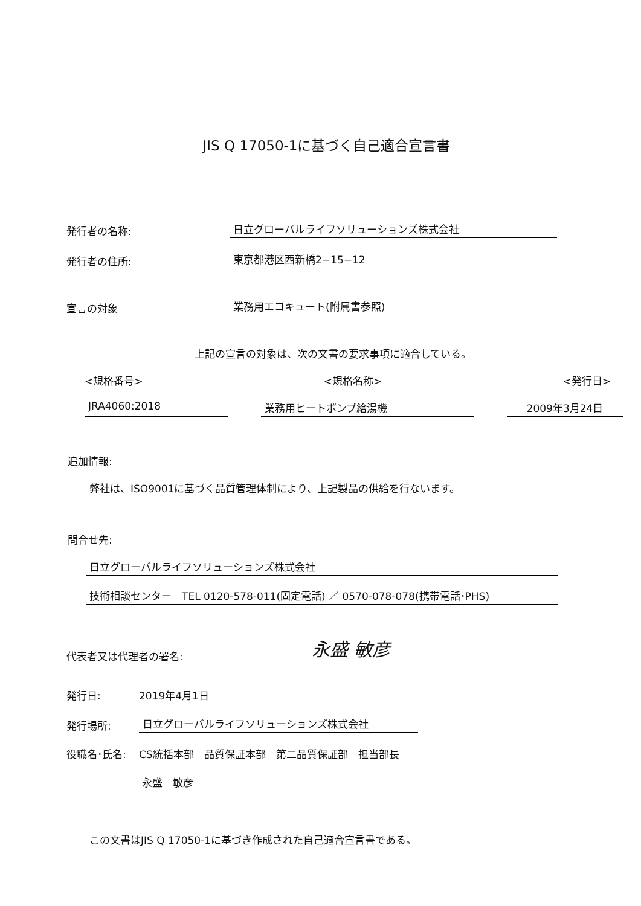JIS Q 17050-1に基づく自己適合宣言書
発行者の名称: 日立グローバルライフソリューションズ株式会社
発行者の住所: 東京都港区西新橋2−15−12
宣言の対象 業務用エコキュート(附属書参照)
上記の宣言の対象は、次の文書の要求事項に適合している。
<規格番号> <規格名称> <発行日>
JRA4060:2018 業務用ヒートポンプ給湯機 2009年3月24日
追加情報:
弊社は、ISO9001に基づく品質管理体制により、上記製品の供給を行ないます。
問合せ先:
日立グローバルライフソリューションズ株式会社
技術相談センター　TEL 0120-578-011(固定電話) ／ 0570-078-078(携帯電話･PHS)
代表者又は代理者の署名: 永盛 敏彦
発行日: 2019年4月1日
発行場所: 日立グローバルライフソリューションズ株式会社
役職名･氏名: CS統括本部　品質保証本部　第二品質保証部　担当部長
永盛　敏彦
この文書はJIS Q 17050-1に基づき作成された自己適合宣言書である。